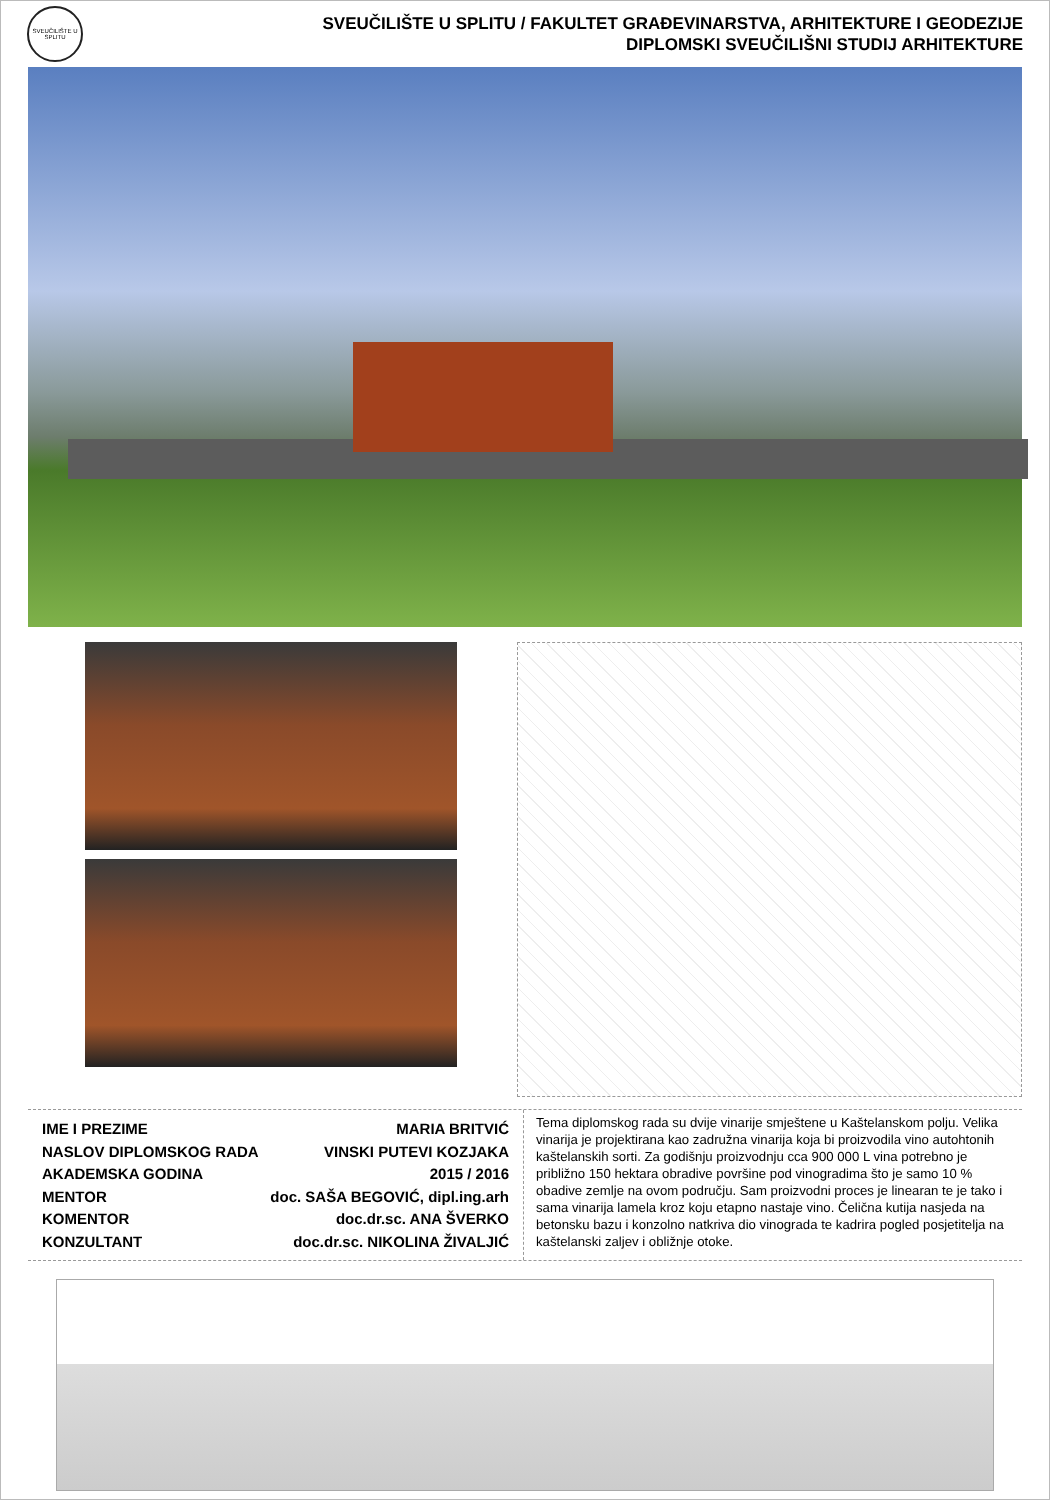SVEUČILIŠTE U SPLITU
SVEUČILIŠTE U SPLITU / FAKULTET GRAĐEVINARSTVA, ARHITEKTURE I GEODEZIJE
DIPLOMSKI SVEUČILIŠNI STUDIJ ARHITEKTURE
IME I PREZIME MARIA BRITVIĆ
NASLOV DIPLOMSKOG RADA VINSKI PUTEVI KOZJAKA
AKADEMSKA GODINA 2015 / 2016
MENTOR doc. SAŠA BEGOVIĆ, dipl.ing.arh
KOMENTOR doc.dr.sc. ANA ŠVERKO
KONZULTANT doc.dr.sc. NIKOLINA ŽIVALJIĆ
Tema diplomskog rada su dvije vinarije smještene u Kaštelanskom polju. Velika vinarija je projektirana kao zadružna vinarija koja bi proizvodila vino autohtonih kaštelanskih sorti. Za godišnju proizvodnju cca 900 000 L vina potrebno je približno 150 hektara obradive površine pod vinogradima što je samo 10 % obadive zemlje na ovom području. Sam proizvodni proces je linearan te je tako i sama vinarija lamela kroz koju etapno nastaje vino. Čelična kutija nasjeda na betonsku bazu i konzolno natkriva dio vinograda te kadrira pogled posjetitelja na kaštelanski zaljev i obližnje otoke.